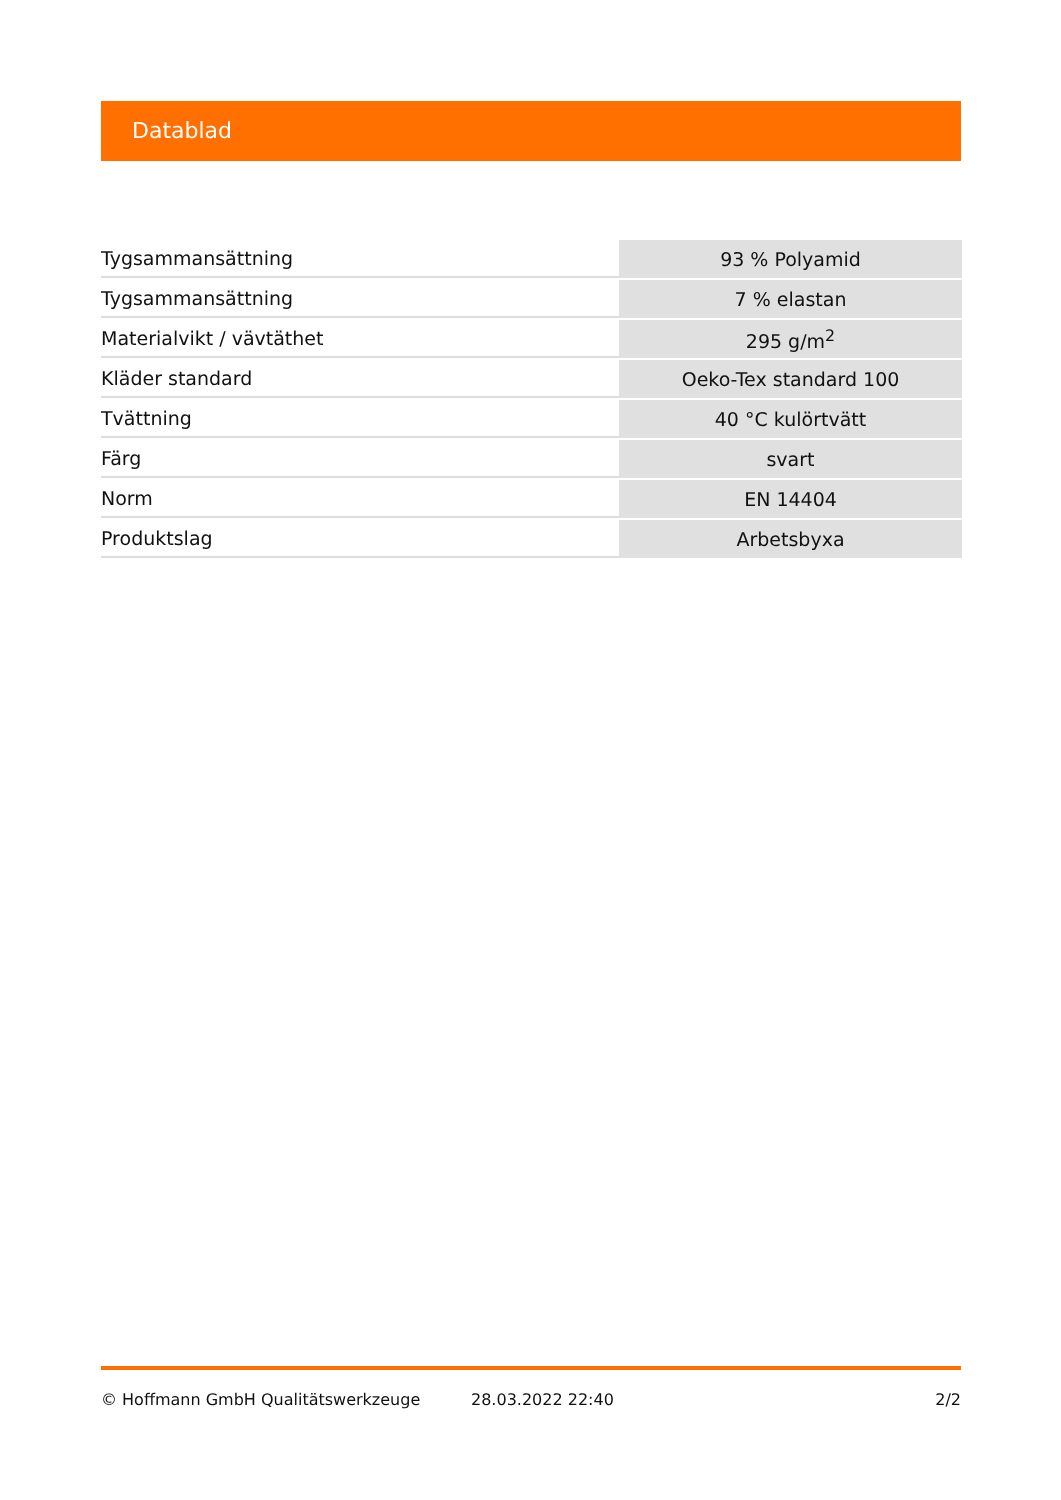Datablad
| Tygsammansättning | 93 % Polyamid |
| Tygsammansättning | 7 % elastan |
| Materialvikt / vävtäthet | 295 g/m<sup>2</sup> |
| Kläder standard | Oeko-Tex standard 100 |
| Tvättning | 40 °C kulörtvätt |
| Färg | svart |
| Norm | EN 14404 |
| Produktslag | Arbetsbyxa |
© Hoffmann GmbH Qualitätswerkzeuge 28.03.2022 22:40 2/2